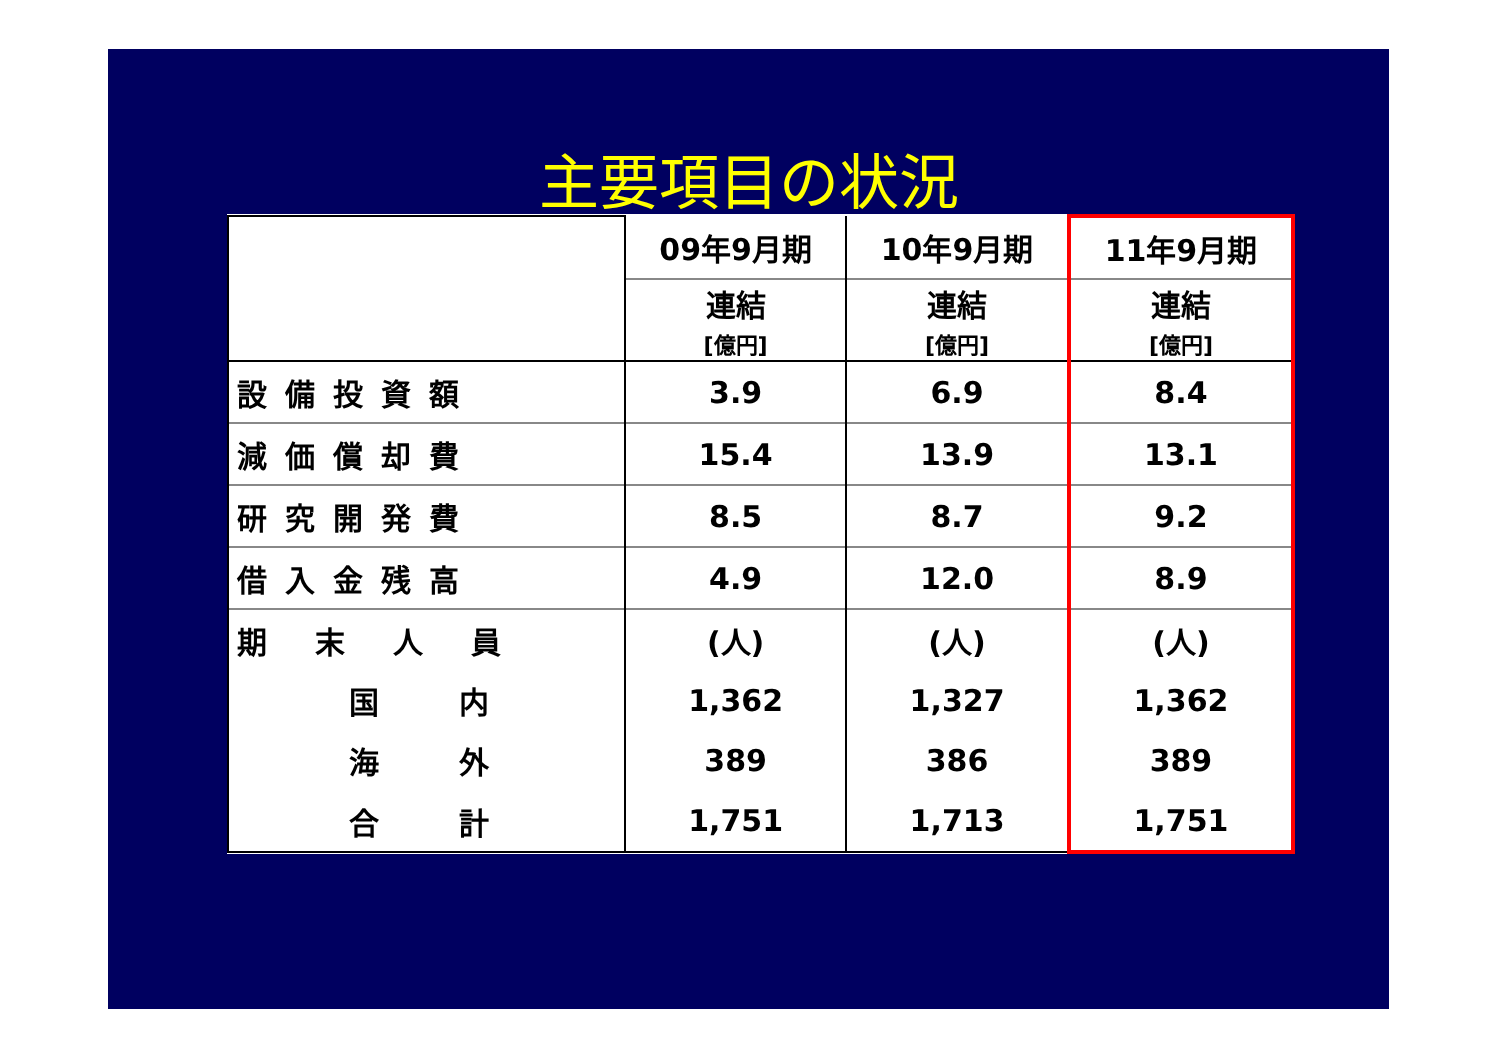主要項目の状況
| | 09年9月期 | 10年9月期 | 11年9月期 |
| --- | --- | --- | --- |
| | 連結 [億円] | 連結 [億円] | 連結 [億円] |
| 設備投資額 | 3.9 | 6.9 | 8.4 |
| 減価償却費 | 15.4 | 13.9 | 13.1 |
| 研究開発費 | 8.5 | 8.7 | 9.2 |
| 借入金残高 | 4.9 | 12.0 | 8.9 |
| 期末人員 | (人) | (人) | (人) |
| 国内 | 1,362 | 1,327 | 1,362 |
| 海外 | 389 | 386 | 389 |
| 合計 | 1,751 | 1,713 | 1,751 |